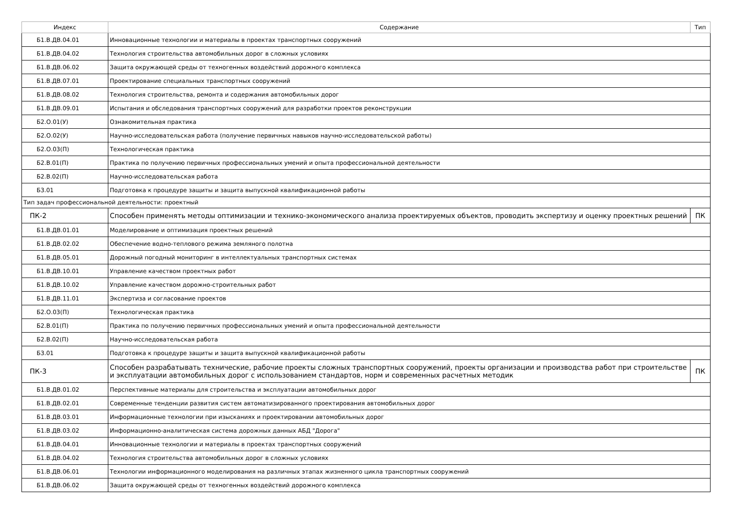| Индекс | Содержание | Тип |
| --- | --- | --- |
| Б1.В.ДВ.04.01 | Инновационные технологии и материалы в проектах транспортных сооружений | |
| Б1.В.ДВ.04.02 | Технология строительства автомобильных дорог в сложных условиях | |
| Б1.В.ДВ.06.02 | Защита окружающей среды от техногенных воздействий дорожного комплекса | |
| Б1.В.ДВ.07.01 | Проектирование специальных транспортных сооружений | |
| Б1.В.ДВ.08.02 | Технология строительства, ремонта и содержания автомобильных дорог | |
| Б1.В.ДВ.09.01 | Испытания и обследования транспортных сооружений для разработки проектов реконструкции | |
| Б2.О.01(У) | Ознакомительная практика | |
| Б2.О.02(У) | Научно-исследовательская работа (получение первичных навыков научно-исследовательской работы) | |
| Б2.О.03(П) | Технологическая практика | |
| Б2.В.01(П) | Практика по получению первичных профессиональных умений и опыта профессиональной деятельности | |
| Б2.В.02(П) | Научно-исследовательская работа | |
| Б3.01 | Подготовка к процедуре защиты и защита выпускной квалификационной работы | |
| Тип задач профессиональной деятельности: проектный | | |
| ПК-2 | Способен применять методы оптимизации и технико-экономического анализа проектируемых объектов, проводить экспертизу и оценку проектных решений | ПК |
| Б1.В.ДВ.01.01 | Моделирование и оптимизация проектных решений | |
| Б1.В.ДВ.02.02 | Обеспечение водно-теплового режима земляного полотна | |
| Б1.В.ДВ.05.01 | Дорожный погодный мониторинг в интеллектуальных транспортных системах | |
| Б1.В.ДВ.10.01 | Управление качеством проектных работ | |
| Б1.В.ДВ.10.02 | Управление качеством дорожно-строительных работ | |
| Б1.В.ДВ.11.01 | Экспертиза и согласование проектов | |
| Б2.О.03(П) | Технологическая практика | |
| Б2.В.01(П) | Практика по получению первичных профессиональных умений и опыта профессиональной деятельности | |
| Б2.В.02(П) | Научно-исследовательская работа | |
| Б3.01 | Подготовка к процедуре защиты и защита выпускной квалификационной работы | |
| ПК-3 | Способен разрабатывать технические, рабочие проекты сложных транспортных сооружений, проекты организации и производства работ при строительстве и эксплуатации автомобильных дорог с использованием стандартов, норм и современных расчетных методик | ПК |
| Б1.В.ДВ.01.02 | Перспективные материалы для строительства и эксплуатации автомобильных дорог | |
| Б1.В.ДВ.02.01 | Современные тенденции развития систем автоматизированного проектирования автомобильных дорог | |
| Б1.В.ДВ.03.01 | Информационные технологии при изысканиях и проектировании автомобильных дорог | |
| Б1.В.ДВ.03.02 | Информационно-аналитическая система дорожных данных АБД "Дорога" | |
| Б1.В.ДВ.04.01 | Инновационные технологии и материалы в проектах транспортных сооружений | |
| Б1.В.ДВ.04.02 | Технология строительства автомобильных дорог в сложных условиях | |
| Б1.В.ДВ.06.01 | Технологии информационного моделирования на различных этапах жизненного цикла транспортных сооружений | |
| Б1.В.ДВ.06.02 | Защита окружающей среды от техногенных воздействий дорожного комплекса | |